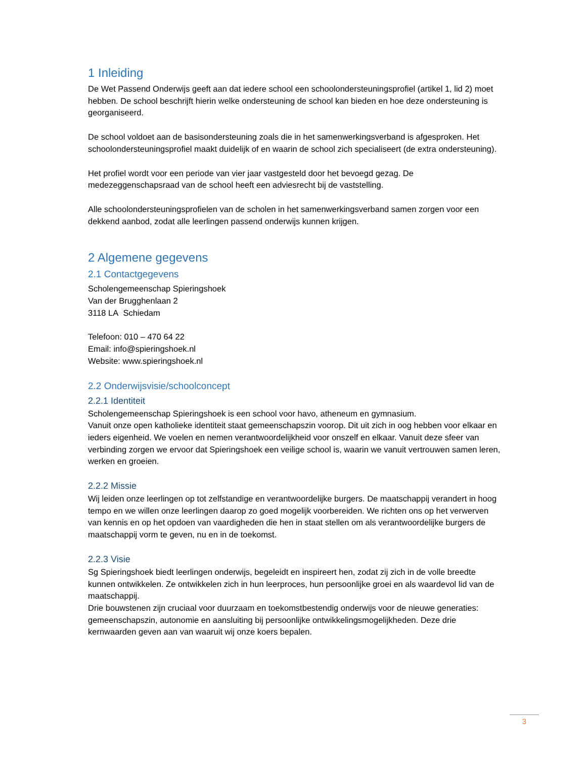1 Inleiding
De Wet Passend Onderwijs geeft aan dat iedere school een schoolondersteuningsprofiel (artikel 1, lid 2) moet hebben. De school beschrijft hierin welke ondersteuning de school kan bieden en hoe deze ondersteuning is georganiseerd.
De school voldoet aan de basisondersteuning zoals die in het samenwerkingsverband is afgesproken. Het schoolondersteuningsprofiel maakt duidelijk of en waarin de school zich specialiseert (de extra ondersteuning).
Het profiel wordt voor een periode van vier jaar vastgesteld door het bevoegd gezag. De medezeggenschapsraad van de school heeft een adviesrecht bij de vaststelling.
Alle schoolondersteuningsprofielen van de scholen in het samenwerkingsverband samen zorgen voor een dekkend aanbod, zodat alle leerlingen passend onderwijs kunnen krijgen.
2 Algemene gegevens
2.1 Contactgegevens
Scholengemeenschap Spieringshoek
Van der Brugghenlaan 2
3118 LA Schiedam
Telefoon: 010 – 470 64 22
Email: info@spieringshoek.nl
Website: www.spieringshoek.nl
2.2 Onderwijsvisie/schoolconcept
2.2.1 Identiteit
Scholengemeenschap Spieringshoek is een school voor havo, atheneum en gymnasium.
Vanuit onze open katholieke identiteit staat gemeenschapszin voorop. Dit uit zich in oog hebben voor elkaar en ieders eigenheid. We voelen en nemen verantwoordelijkheid voor onszelf en elkaar. Vanuit deze sfeer van verbinding zorgen we ervoor dat Spieringshoek een veilige school is, waarin we vanuit vertrouwen samen leren, werken en groeien.
2.2.2 Missie
Wij leiden onze leerlingen op tot zelfstandige en verantwoordelijke burgers. De maatschappij verandert in hoog tempo en we willen onze leerlingen daarop zo goed mogelijk voorbereiden. We richten ons op het verwerven van kennis en op het opdoen van vaardigheden die hen in staat stellen om als verantwoordelijke burgers de maatschappij vorm te geven, nu en in de toekomst.
2.2.3 Visie
Sg Spieringshoek biedt leerlingen onderwijs, begeleidt en inspireert hen, zodat zij zich in de volle breedte kunnen ontwikkelen. Ze ontwikkelen zich in hun leerproces, hun persoonlijke groei en als waardevol lid van de maatschappij.
Drie bouwstenen zijn cruciaal voor duurzaam en toekomstbestendig onderwijs voor de nieuwe generaties: gemeenschapszin, autonomie en aansluiting bij persoonlijke ontwikkelingsmogelijkheden. Deze drie kernwaarden geven aan van waaruit wij onze koers bepalen.
3